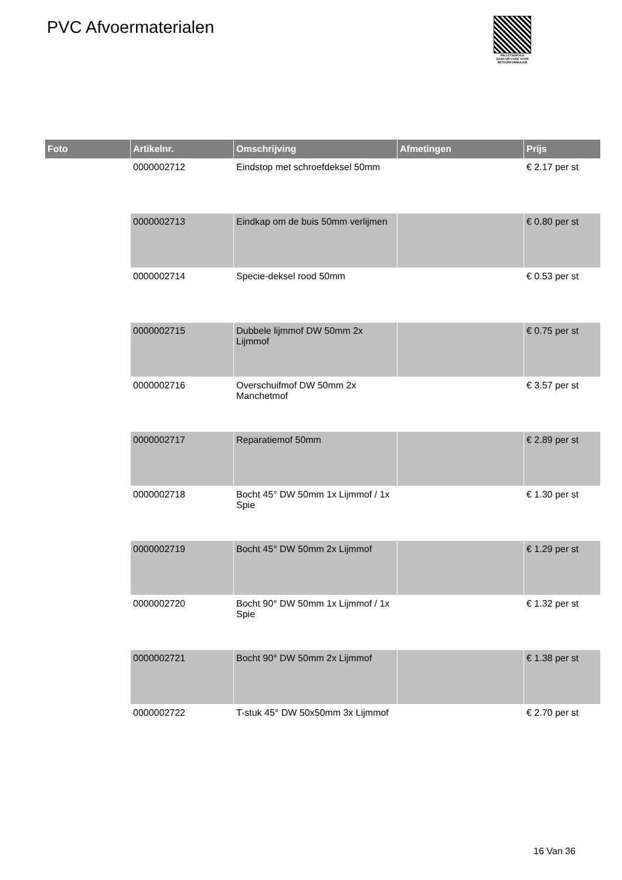PVC Afvoermaterialen
PALLETSERVICE
SCAN QR-CODE VOOR RETOURFORMULIER
| Foto | Artikelnr. | Omschrijving | Afmetingen | Prijs |
| --- | --- | --- | --- | --- |
| | 0000002712 | Eindstop met schroefdeksel 50mm | | € 2.17 per st |
| | 0000002713 | Eindkap om de buis 50mm verlijmen | | € 0.80 per st |
| | 0000002714 | Specie-deksel rood 50mm | | € 0.53 per st |
| | 0000002715 | Dubbele lijmmof DW 50mm 2x Lijmmof | | € 0.75 per st |
| | 0000002716 | Overschuifmof DW 50mm 2x Manchetmof | | € 3.57 per st |
| | 0000002717 | Reparatiemof 50mm | | € 2.89 per st |
| | 0000002718 | Bocht 45° DW 50mm 1x Lijmmof / 1x Spie | | € 1.30 per st |
| | 0000002719 | Bocht 45° DW 50mm 2x Lijmmof | | € 1.29 per st |
| | 0000002720 | Bocht 90° DW 50mm 1x Lijmmof / 1x Spie | | € 1.32 per st |
| | 0000002721 | Bocht 90° DW 50mm 2x Lijmmof | | € 1.38 per st |
| | 0000002722 | T-stuk 45° DW 50x50mm 3x Lijmmof | | € 2.70 per st |
16 Van 36